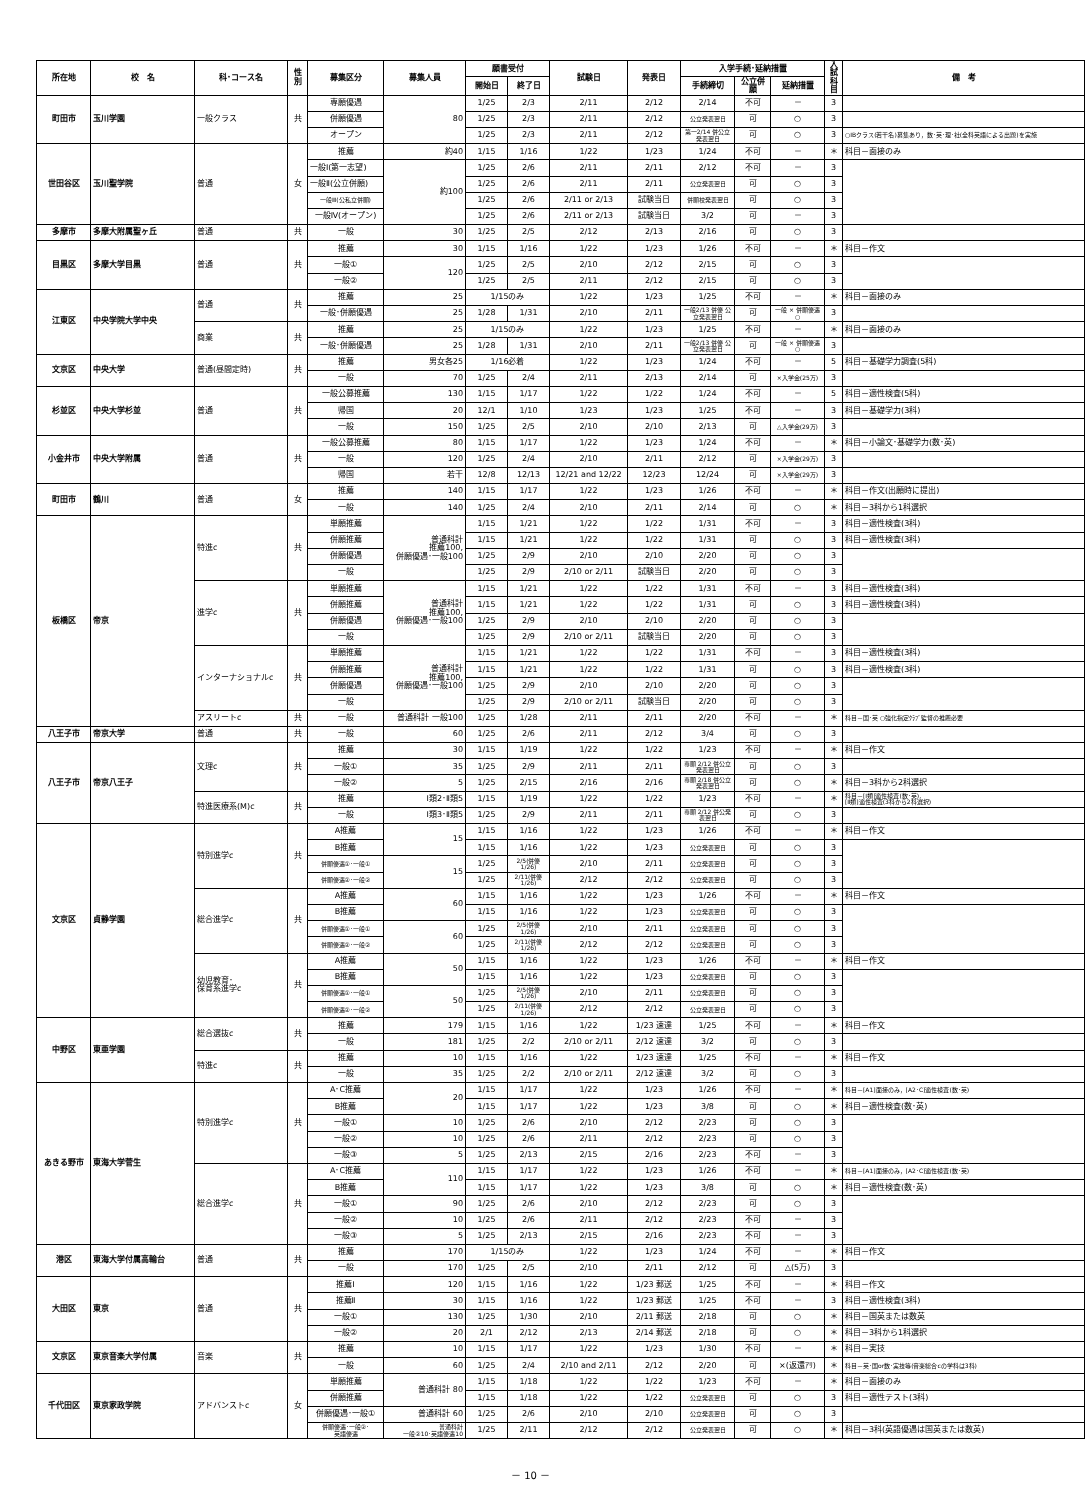| 所在地 | 校 名 | 科･コース名 | 性別 | 募集区分 | 募集人員 | 願書受付 | | 試験日 | 発表日 | 入学手続･延納措置 | | | 入試 科目 | 備 考 |
| --- | --- | --- | --- | --- | --- | --- | --- | --- | --- | --- | --- | --- | --- | --- |
| | | | | | | 開始日 | 終了日 | | | 手続締切 | 公立併願 | 延納措置 | | |
| 町田市 | 玉川学園 | 一般クラス | 共 | 専願優遇 | 80 | 1/25 | 2/3 | 2/11 | 2/12 | 2/14 | 不可 | － | 3 | |
| | | | | 併願優遇 | | 1/25 | 2/3 | 2/11 | 2/12 | 公立発表翌日 | 可 | ○ | 3 | |
| | | | | オープン | | 1/25 | 2/3 | 2/11 | 2/12 | 第一2/14 併公立発表翌日 | 可 | ○ | 3 | ○IBクラス(若干名)募集あり，数･英･理･社(全科英語による出題)を実施 |
| 世田谷区 | 玉川聖学院 | 普通 | 女 | 推薦 | 約40 | 1/15 | 1/16 | 1/22 | 1/23 | 1/24 | 不可 | － | ＊ | 科目－面接のみ |
| | | | | 一般Ⅰ(第一志望) | 約100 | 1/25 | 2/6 | 2/11 | 2/11 | 2/12 | 不可 | － | 3 | |
| | | | | 一般Ⅱ(公立併願) | | 1/25 | 2/6 | 2/11 | 2/11 | 公立発表翌日 | 可 | ○ | 3 | |
| | | | | 一般Ⅲ(公私立併願) | | 1/25 | 2/6 | 2/11 or 2/13 | 試験当日 | 併願校発表翌日 | 可 | ○ | 3 | |
| | | | | 一般Ⅳ(オープン) | | 1/25 | 2/6 | 2/11 or 2/13 | 試験当日 | 3/2 | 可 | － | 3 | |
| 多摩市 | 多摩大附属聖ヶ丘 | 普通 | 共 | 一般 | 30 | 1/25 | 2/5 | 2/12 | 2/13 | 2/16 | 可 | ○ | 3 | |
| 目黒区 | 多摩大学目黒 | 普通 | 共 | 推薦 | 30 | 1/15 | 1/16 | 1/22 | 1/23 | 1/26 | 不可 | － | ＊ | 科目－作文 |
| | | | | 一般① | 120 | 1/25 | 2/5 | 2/10 | 2/12 | 2/15 | 可 | ○ | 3 | |
| | | | | 一般② | | 1/25 | 2/5 | 2/11 | 2/12 | 2/15 | 可 | ○ | 3 | |
| 江東区 | 中央学院大学中央 | 普通 | 共 | 推薦 | 25 | 1/15のみ | | 1/22 | 1/23 | 1/25 | 不可 | － | ＊ | 科目－面接のみ |
| | | | | 一般･併願優遇 | 25 | 1/28 | 1/31 | 2/10 | 2/11 | 一般2/13 併優 公立発表翌日 | 可 | 一般 × 併願優遇 ○ | 3 | |
| | | 商業 | 共 | 推薦 | 25 | 1/15のみ | | 1/22 | 1/23 | 1/25 | 不可 | － | ＊ | 科目－面接のみ |
| | | | | 一般･併願優遇 | 25 | 1/28 | 1/31 | 2/10 | 2/11 | 一般2/13 併優 公立発表翌日 | 可 | 一般 × 併願優遇 ○ | 3 | |
| 文京区 | 中央大学 | 普通(昼間定時) | 共 | 推薦 | 男女各25 | 1/16必着 | | 1/22 | 1/23 | 1/24 | 不可 | － | 5 | 科目－基礎学力調査(5科) |
| | | | | 一般 | 70 | 1/25 | 2/4 | 2/11 | 2/13 | 2/14 | 可 | ×入学金(25万) | 3 | |
| 杉並区 | 中央大学杉並 | 普通 | 共 | 一般公募推薦 | 130 | 1/15 | 1/17 | 1/22 | 1/22 | 1/24 | 不可 | － | 5 | 科目－適性検査(5科) |
| | | | | 帰国 | 20 | 12/1 | 1/10 | 1/23 | 1/23 | 1/25 | 不可 | － | 3 | 科目－基礎学力(3科) |
| | | | | 一般 | 150 | 1/25 | 2/5 | 2/10 | 2/10 | 2/13 | 可 | △入学金(29万) | 3 | |
| 小金井市 | 中央大学附属 | 普通 | 共 | 一般公募推薦 | 80 | 1/15 | 1/17 | 1/22 | 1/23 | 1/24 | 不可 | － | ＊ | 科目－小論文･基礎学力(数･英) |
| | | | | 一般 | 120 | 1/25 | 2/4 | 2/10 | 2/11 | 2/12 | 可 | ×入学金(29万) | 3 | |
| | | | | 帰国 | 若干 | 12/8 | 12/13 | 12/21 and 12/22 | 12/23 | 12/24 | 可 | ×入学金(29万) | 3 | |
| 町田市 | 鶴川 | 普通 | 女 | 推薦 | 140 | 1/15 | 1/17 | 1/22 | 1/23 | 1/26 | 不可 | － | ＊ | 科目－作文(出願時に提出) |
| | | | | 一般 | 140 | 1/25 | 2/4 | 2/10 | 2/11 | 2/14 | 可 | ○ | ＊ | 科目－3科から1科選択 |
| 板橋区 | 帝京 | 特進c | 共 | 単願推薦 | 普通科計 推薦100, 併願優遇･一般100 | 1/15 | 1/21 | 1/22 | 1/22 | 1/31 | 不可 | － | 3 | 科目－適性検査(3科) |
| | | | | 併願推薦 | | 1/15 | 1/21 | 1/22 | 1/22 | 1/31 | 可 | ○ | 3 | 科目－適性検査(3科) |
| | | | | 併願優遇 | | 1/25 | 2/9 | 2/10 | 2/10 | 2/20 | 可 | ○ | 3 | |
| | | | | 一般 | | 1/25 | 2/9 | 2/10 or 2/11 | 試験当日 | 2/20 | 可 | ○ | 3 | |
| | | 進学c | 共 | 単願推薦 | 普通科計 推薦100, 併願優遇･一般100 | 1/15 | 1/21 | 1/22 | 1/22 | 1/31 | 不可 | － | 3 | 科目－適性検査(3科) |
| | | | | 併願推薦 | | 1/15 | 1/21 | 1/22 | 1/22 | 1/31 | 可 | ○ | 3 | 科目－適性検査(3科) |
| | | | | 併願優遇 | | 1/25 | 2/9 | 2/10 | 2/10 | 2/20 | 可 | ○ | 3 | |
| | | | | 一般 | | 1/25 | 2/9 | 2/10 or 2/11 | 試験当日 | 2/20 | 可 | ○ | 3 | |
| | | インターナショナルc | 共 | 単願推薦 | 普通科計 推薦100, 併願優遇･一般100 | 1/15 | 1/21 | 1/22 | 1/22 | 1/31 | 不可 | － | 3 | 科目－適性検査(3科) |
| | | | | 併願推薦 | | 1/15 | 1/21 | 1/22 | 1/22 | 1/31 | 可 | ○ | 3 | 科目－適性検査(3科) |
| | | | | 併願優遇 | | 1/25 | 2/9 | 2/10 | 2/10 | 2/20 | 可 | ○ | 3 | |
| | | | | 一般 | | 1/25 | 2/9 | 2/10 or 2/11 | 試験当日 | 2/20 | 可 | ○ | 3 | |
| | | アスリートc | 共 | 一般 | 普通科計 一般100 | 1/25 | 1/28 | 2/11 | 2/11 | 2/20 | 不可 | － | ＊ | 科目－国･英 ○強化指定ｸﾗﾌﾞ監督の推薦必要 |
| 八王子市 | 帝京大学 | 普通 | 共 | 一般 | 60 | 1/25 | 2/6 | 2/11 | 2/12 | 3/4 | 可 | ○ | 3 | |
| 八王子市 | 帝京八王子 | 文理c | 共 | 推薦 | 30 | 1/15 | 1/19 | 1/22 | 1/22 | 1/23 | 不可 | － | ＊ | 科目－作文 |
| | | | | 一般① | 35 | 1/25 | 2/9 | 2/11 | 2/11 | 専願 2/12 併公立発表翌日 | 可 | ○ | 3 | |
| | | | | 一般② | 5 | 1/25 | 2/15 | 2/16 | 2/16 | 専願 2/18 併公立発表翌日 | 可 | ○ | ＊ | 科目－3科から2科選択 |
| | | 特進医療系(M)c | 共 | 推薦 | Ⅰ類2･Ⅱ類5 | 1/15 | 1/19 | 1/22 | 1/22 | 1/23 | 不可 | － | ＊ | 科目－[Ⅰ類]適性検査(数･英), [Ⅱ類]適性検査(3科から2科選択) |
| | | | | 一般 | Ⅰ類3･Ⅱ類5 | 1/25 | 2/9 | 2/11 | 2/11 | 専願 2/12 併公発表翌日 | 可 | ○ | 3 | |
| 文京区 | 貞静学園 | 特別進学c | 共 | A推薦 | 15 | 1/15 | 1/16 | 1/22 | 1/23 | 1/26 | 不可 | － | ＊ | 科目－作文 |
| | | | | B推薦 | | 1/15 | 1/16 | 1/22 | 1/23 | 公立発表翌日 | 可 | ○ | 3 | |
| | | | | 併願優遇①･一般① | 15 | 1/25 | 2/5(併優1/26) | 2/10 | 2/11 | 公立発表翌日 | 可 | ○ | 3 | |
| | | | | 併願優遇②･一般② | | 1/25 | 2/11(併優1/26) | 2/12 | 2/12 | 公立発表翌日 | 可 | ○ | 3 | |
| | | 総合進学c | 共 | A推薦 | 60 | 1/15 | 1/16 | 1/22 | 1/23 | 1/26 | 不可 | － | ＊ | 科目－作文 |
| | | | | B推薦 | | 1/15 | 1/16 | 1/22 | 1/23 | 公立発表翌日 | 可 | ○ | 3 | |
| | | | | 併願優遇①･一般① | 60 | 1/25 | 2/5(併優1/26) | 2/10 | 2/11 | 公立発表翌日 | 可 | ○ | 3 | |
| | | | | 併願優遇②･一般② | | 1/25 | 2/11(併優1/26) | 2/12 | 2/12 | 公立発表翌日 | 可 | ○ | 3 | |
| | | 幼児教育･ 保育系進学c | 共 | A推薦 | 50 | 1/15 | 1/16 | 1/22 | 1/23 | 1/26 | 不可 | － | ＊ | 科目－作文 |
| | | | | B推薦 | | 1/15 | 1/16 | 1/22 | 1/23 | 公立発表翌日 | 可 | ○ | 3 | |
| | | | | 併願優遇①･一般① | 50 | 1/25 | 2/5(併優1/26) | 2/10 | 2/11 | 公立発表翌日 | 可 | ○ | 3 | |
| | | | | 併願優遇②･一般② | | 1/25 | 2/11(併優1/26) | 2/12 | 2/12 | 公立発表翌日 | 可 | ○ | 3 | |
| 中野区 | 東亜学園 | 総合選抜c | 共 | 推薦 | 179 | 1/15 | 1/16 | 1/22 | 1/23 速達 | 1/25 | 不可 | － | ＊ | 科目－作文 |
| | | | | 一般 | 181 | 1/25 | 2/2 | 2/10 or 2/11 | 2/12 速達 | 3/2 | 可 | ○ | 3 | |
| | | 特進c | 共 | 推薦 | 10 | 1/15 | 1/16 | 1/22 | 1/23 速達 | 1/25 | 不可 | － | ＊ | 科目－作文 |
| | | | | 一般 | 35 | 1/25 | 2/2 | 2/10 or 2/11 | 2/12 速達 | 3/2 | 可 | ○ | 3 | |
| あきる野市 | 東海大学菅生 | 特別進学c | 共 | A･C推薦 | 20 | 1/15 | 1/17 | 1/22 | 1/23 | 1/26 | 不可 | － | ＊ | 科目－[A1]面接のみ，[A2･C]適性検査(数･英) |
| | | | | B推薦 | | 1/15 | 1/17 | 1/22 | 1/23 | 3/8 | 可 | ○ | ＊ | 科目－適性検査(数･英) |
| | | | | 一般① | 10 | 1/25 | 2/6 | 2/10 | 2/12 | 2/23 | 可 | ○ | 3 | |
| | | | | 一般② | 10 | 1/25 | 2/6 | 2/11 | 2/12 | 2/23 | 可 | ○ | 3 | |
| | | | | 一般③ | 5 | 1/25 | 2/13 | 2/15 | 2/16 | 2/23 | 不可 | － | 3 | |
| | | 総合進学c | 共 | A･C推薦 | 110 | 1/15 | 1/17 | 1/22 | 1/23 | 1/26 | 不可 | － | ＊ | 科目－[A1]面接のみ，[A2･C]適性検査(数･英) |
| | | | | B推薦 | | 1/15 | 1/17 | 1/22 | 1/23 | 3/8 | 可 | ○ | ＊ | 科目－適性検査(数･英) |
| | | | | 一般① | 90 | 1/25 | 2/6 | 2/10 | 2/12 | 2/23 | 可 | ○ | 3 | |
| | | | | 一般② | 10 | 1/25 | 2/6 | 2/11 | 2/12 | 2/23 | 不可 | － | 3 | |
| | | | | 一般③ | 5 | 1/25 | 2/13 | 2/15 | 2/16 | 2/23 | 不可 | － | 3 | |
| 港区 | 東海大学付属高輪台 | 普通 | 共 | 推薦 | 170 | 1/15のみ | | 1/22 | 1/23 | 1/24 | 不可 | － | ＊ | 科目－作文 |
| | | | | 一般 | 170 | 1/25 | 2/5 | 2/10 | 2/11 | 2/12 | 可 | △(5万) | 3 | |
| 大田区 | 東京 | 普通 | 共 | 推薦Ⅰ | 120 | 1/15 | 1/16 | 1/22 | 1/23 郵送 | 1/25 | 不可 | － | ＊ | 科目－作文 |
| | | | | 推薦Ⅱ | 30 | 1/15 | 1/16 | 1/22 | 1/23 郵送 | 1/25 | 不可 | － | 3 | 科目－適性検査(3科) |
| | | | | 一般① | 130 | 1/25 | 1/30 | 2/10 | 2/11 郵送 | 2/18 | 可 | ○ | ＊ | 科目－国英または数英 |
| | | | | 一般② | 20 | 2/1 | 2/12 | 2/13 | 2/14 郵送 | 2/18 | 可 | ○ | ＊ | 科目－3科から1科選択 |
| 文京区 | 東京音楽大学付属 | 音楽 | 共 | 推薦 | 10 | 1/15 | 1/17 | 1/22 | 1/23 | 1/30 | 不可 | － | ＊ | 科目－実技 |
| | | | | 一般 | 60 | 1/25 | 2/4 | 2/10 and 2/11 | 2/12 | 2/20 | 可 | ×(返還ｱﾘ) | ＊ | 科目－英･国or数･実技等(音楽総合cの学科は3科) |
| 千代田区 | 東京家政学院 | アドバンストc | 女 | 単願推薦 | 普通科計 80 | 1/15 | 1/18 | 1/22 | 1/22 | 1/23 | 不可 | － | ＊ | 科目－面接のみ |
| | | | | 併願推薦 | | 1/15 | 1/18 | 1/22 | 1/22 | 公立発表翌日 | 可 | ○ | 3 | 科目－適性テスト(3科) |
| | | | | 併願優遇･一般① | 普通科計 60 | 1/25 | 2/6 | 2/10 | 2/10 | 公立発表翌日 | 可 | ○ | 3 | |
| | | | | 併願優遇･一般②･ 英語優遇 | 普通科計 一般②10･英語優遇10 | 1/25 | 2/11 | 2/12 | 2/12 | 公立発表翌日 | 可 | ○ | ＊ | 科目－3科(英語優遇は国英または数英) |
－ 10 －